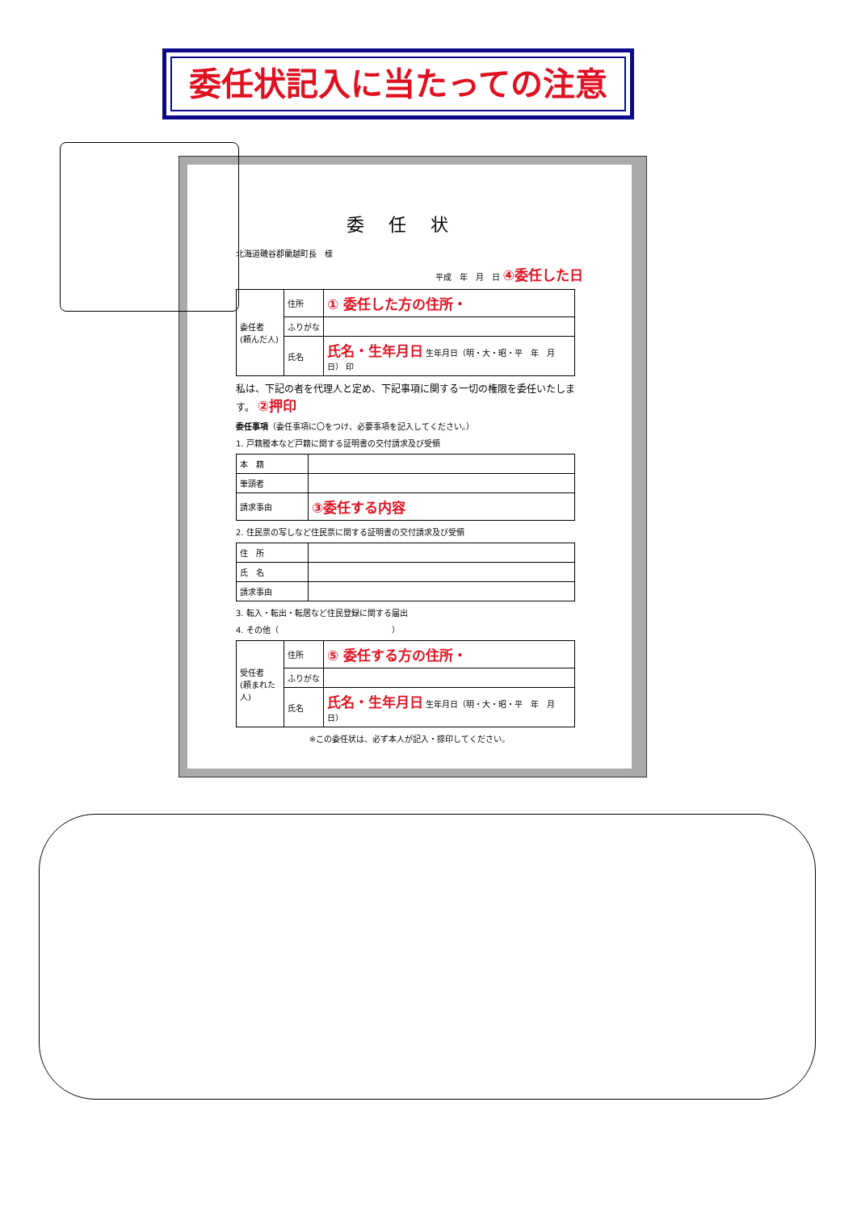委任状記入に当たっての注意
委任状
北海道磯谷郡蘭越町長　様
平成　年　月　日 ④委任した日
| 委任者 (頼んだ人) | 住所 | ① 委任した方の住所・ |
| | ふりがな | |
| | 氏名 | 氏名・生年月日 生年月日（明・大・昭・平 年 月 日） 印 |
私は、下記の者を代理人と定め、下記事項に関する一切の権限を委任いたします。 ②押印
委任事項（委任事項に〇をつけ、必要事項を記入してください。）
1. 戸籍謄本など戸籍に関する証明書の交付請求及び受領
| 本 籍 | |
| 筆頭者 | |
| 請求事由 | ③委任する内容 |
2. 住民票の写しなど住民票に関する証明書の交付請求及び受領
| 住 所 | |
| 氏 名 | |
| 請求事由 | |
3. 転入・転出・転居など住民登録に関する届出
4. その他（　　　　　　　　　　　　　　）
| 受任者 (頼まれた人) | 住所 | ⑤ 委任する方の住所・ |
| | ふりがな | |
| | 氏名 | 氏名・生年月日 生年月日（明・大・昭・平 年 月 日） |
※この委任状は、必ず本人が記入・捺印してください。